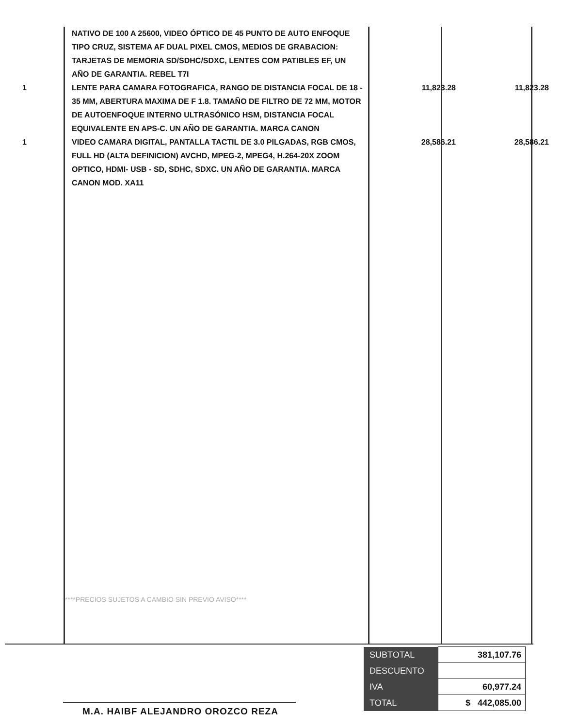| | NATIVO DE 100 A 25600, VIDEO ÓPTICO DE 45 PUNTO DE AUTO ENFOQUE TIPO CRUZ, SISTEMA AF DUAL PIXEL CMOS, MEDIOS DE GRABACION: TARJETAS DE MEMORIA SD/SDHC/SDXC, LENTES COM PATIBLES EF, UN AÑO DE GARANTIA. REBEL T7I | | |
| 1 | LENTE PARA CAMARA FOTOGRAFICA, RANGO DE DISTANCIA FOCAL DE 18 - 35 MM, ABERTURA MAXIMA DE F 1.8. TAMAÑO DE FILTRO DE 72 MM, MOTOR DE AUTOENFOQUE INTERNO ULTRASÓNICO HSM, DISTANCIA FOCAL EQUIVALENTE EN APS-C. UN AÑO DE GARANTIA. MARCA CANON | 11,823.28 | 11,823.28 |
| 1 | VIDEO CAMARA DIGITAL, PANTALLA TACTIL DE 3.0 PILGADAS, RGB CMOS, FULL HD (ALTA DEFINICION) AVCHD, MPEG-2, MPEG4, H.264-20X ZOOM OPTICO, HDMI- USB - SD, SDHC, SDXC. UN AÑO DE GARANTIA. MARCA CANON MOD. XA11 | 28,586.21 | 28,586.21 |
****PRECIOS SUJETOS A CAMBIO SIN PREVIO AVISO****
M.A. HAIBF ALEJANDRO OROZCO REZA
| SUBTOTAL | 381,107.76 |
| DESCUENTO | |
| IVA | 60,977.24 |
| TOTAL | $ 442,085.00 |